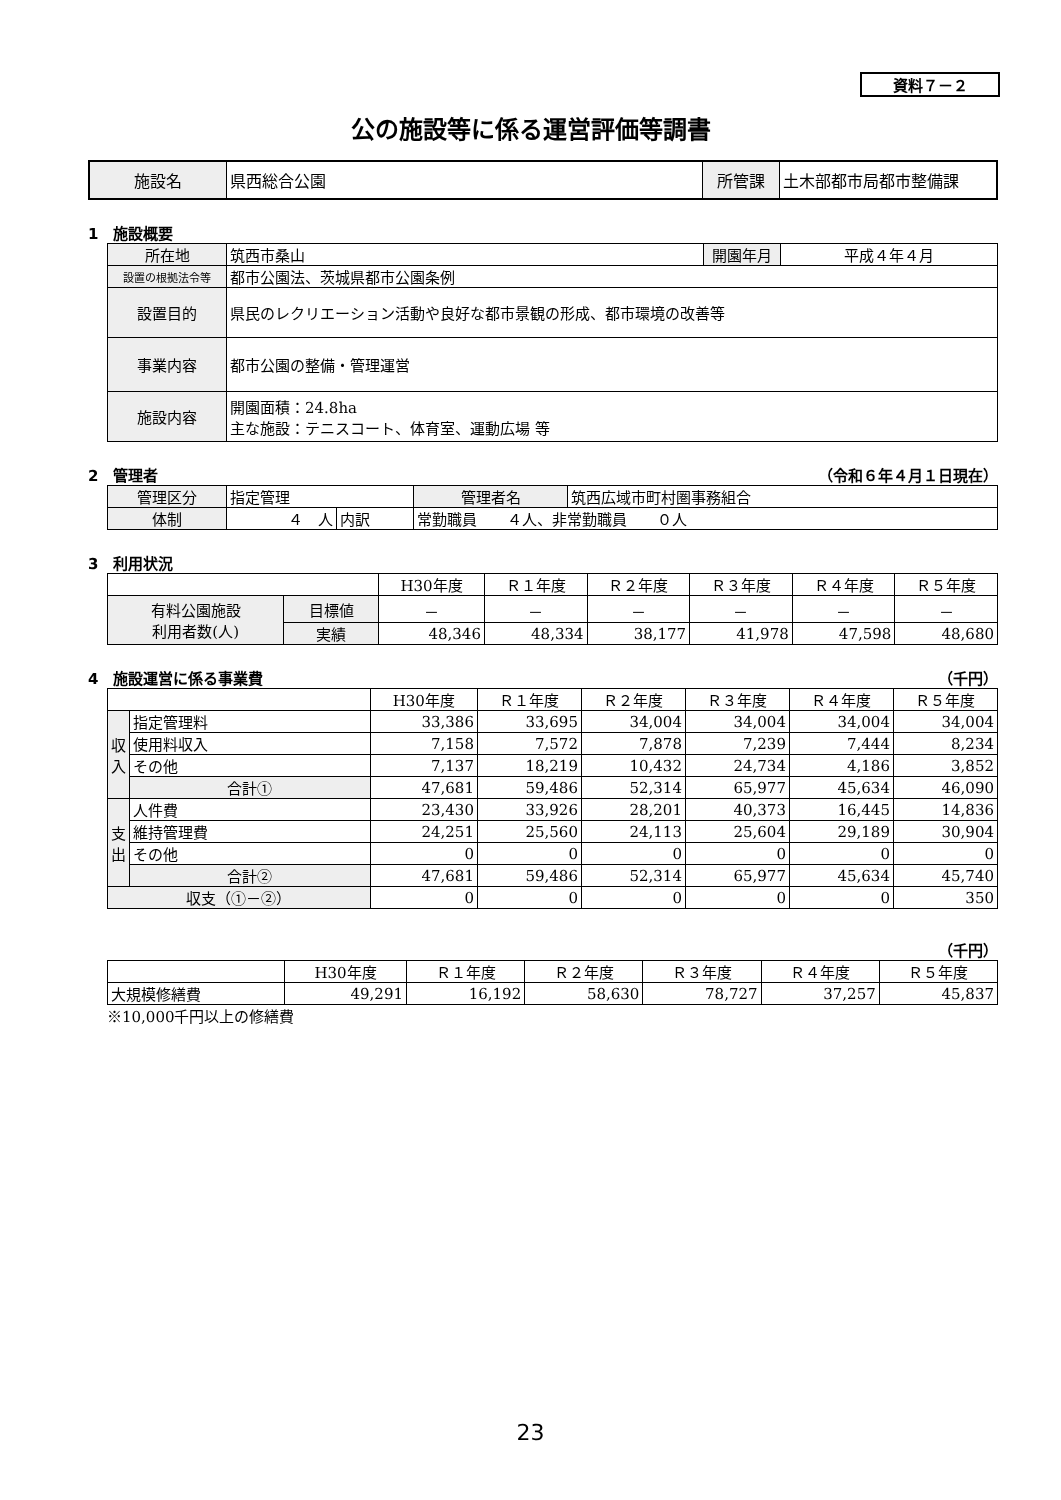資料７－２
公の施設等に係る運営評価等調書
| 施設名 | 県西総合公園 | 所管課 | 土木部都市局都市整備課 |
1　施設概要
| 所在地 | 筑西市桑山 | 開園年月 | 平成４年４月 |
| 設置の根拠法令等 | 都市公園法、茨城県都市公園条例 | | |
| 設置目的 | 県民のレクリエーション活動や良好な都市景観の形成、都市環境の改善等 | | |
| 事業内容 | 都市公園の整備・管理運営 | | |
| 施設内容 | 開園面積：24.8ha 主な施設：テニスコート、体育室、運動広場 等 | | |
2　管理者 （令和６年４月１日現在）
| 管理区分 | 指定管理 | | | 管理者名 | 筑西広域市町村圏事務組合 |
| 体制 | ４ 人 | 内訳 | 常勤職員 ４人、非常勤職員 ０人 | | |
3　利用状況
| | | H30年度 | Ｒ１年度 | Ｒ２年度 | Ｒ３年度 | Ｒ４年度 | Ｒ５年度 |
| 有料公園施設 利用者数(人) | 目標値 | － | － | － | － | － | － |
| | 実績 | 48,346 | 48,334 | 38,177 | 41,978 | 47,598 | 48,680 |
4　施設運営に係る事業費 （千円）
| | | H30年度 | Ｒ１年度 | Ｒ２年度 | Ｒ３年度 | Ｒ４年度 | Ｒ５年度 |
| 収入 | 指定管理料 | 33,386 | 33,695 | 34,004 | 34,004 | 34,004 | 34,004 |
| | 使用料収入 | 7,158 | 7,572 | 7,878 | 7,239 | 7,444 | 8,234 |
| | その他 | 7,137 | 18,219 | 10,432 | 24,734 | 4,186 | 3,852 |
| | 合計① | 47,681 | 59,486 | 52,314 | 65,977 | 45,634 | 46,090 |
| 支出 | 人件費 | 23,430 | 33,926 | 28,201 | 40,373 | 16,445 | 14,836 |
| | 維持管理費 | 24,251 | 25,560 | 24,113 | 25,604 | 29,189 | 30,904 |
| | その他 | 0 | 0 | 0 | 0 | 0 | 0 |
| | 合計② | 47,681 | 59,486 | 52,314 | 65,977 | 45,634 | 45,740 |
| 収支（①－②） | | 0 | 0 | 0 | 0 | 0 | 350 |
（千円）
| | H30年度 | Ｒ１年度 | Ｒ２年度 | Ｒ３年度 | Ｒ４年度 | Ｒ５年度 |
| 大規模修繕費 | 49,291 | 16,192 | 58,630 | 78,727 | 37,257 | 45,837 |
※10,000千円以上の修繕費
23